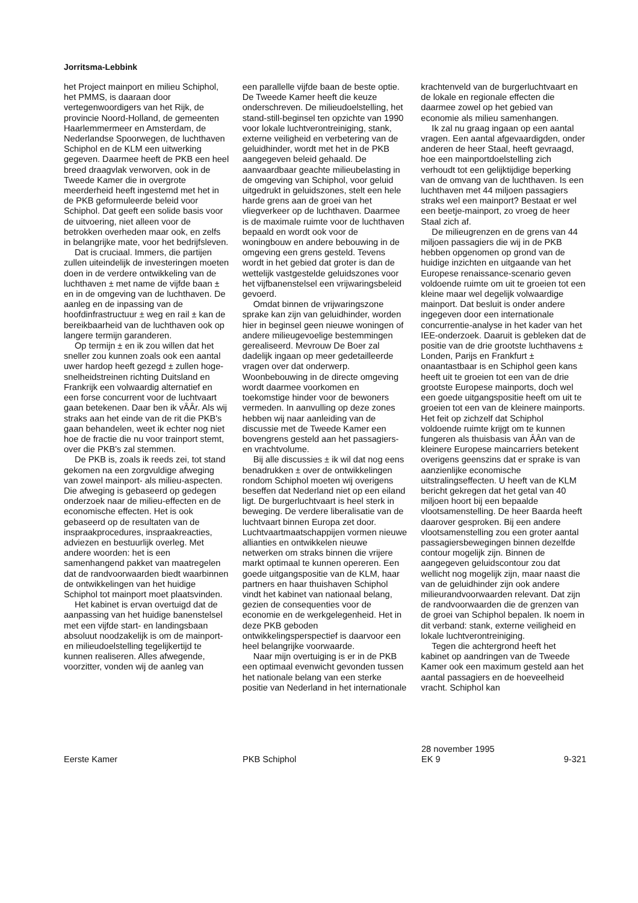Jorritsma-Lebbink
het Project mainport en milieu Schiphol, het PMMS, is daaraan door vertegenwoordigers van het Rijk, de provincie Noord-Holland, de gemeenten Haarlemmermeer en Amsterdam, de Nederlandse Spoorwegen, de luchthaven Schiphol en de KLM een uitwerking gegeven. Daarmee heeft de PKB een heel breed draagvlak verworven, ook in de Tweede Kamer die in overgrote meerderheid heeft ingestemd met het in de PKB geformuleerde beleid voor Schiphol. Dat geeft een solide basis voor de uitvoering, niet alleen voor de betrokken overheden maar ook, en zelfs in belangrijke mate, voor het bedrijfsleven.
Dat is cruciaal. Immers, die partijen zullen uiteindelijk de investeringen moeten doen in de verdere ontwikkeling van de luchthaven ± met name de vijfde baan ± en in de omgeving van de luchthaven. De aanleg en de inpassing van de hoofdinfrastructuur ± weg en rail ± kan de bereikbaarheid van de luchthaven ook op langere termijn garanderen.
Op termijn ± en ik zou willen dat het sneller zou kunnen zoals ook een aantal uwer hardop heeft gezegd ± zullen hoge-snelheidstreinen richting Duitsland en Frankrijk een volwaardig alternatief en een forse concurrent voor de luchtvaart gaan betekenen. Daar ben ik vÂÂr. Als wij straks aan het einde van de rit die PKB's gaan behandelen, weet ik echter nog niet hoe de fractie die nu voor trainport stemt, over die PKB's zal stemmen.
De PKB is, zoals ik reeds zei, tot stand gekomen na een zorgvuldige afweging van zowel mainport- als milieu-aspecten. Die afweging is gebaseerd op gedegen onderzoek naar de milieu-effecten en de economische effecten. Het is ook gebaseerd op de resultaten van de inspraakprocedures, inspraakreacties, adviezen en bestuurlijk overleg. Met andere woorden: het is een samenhangend pakket van maatregelen dat de randvoorwaarden biedt waarbinnen de ontwikkelingen van het huidige Schiphol tot mainport moet plaatsvinden.
Het kabinet is ervan overtuigd dat de aanpassing van het huidige banenstelsel met een vijfde start- en landingsbaan absoluut noodzakelijk is om de mainport- en milieudoelstelling tegelijkertijd te kunnen realiseren. Alles afwegende, voorzitter, vonden wij de aanleg van
een parallelle vijfde baan de beste optie. De Tweede Kamer heeft die keuze onderschreven. De milieudoelstelling, het stand-still-beginsel ten opzichte van 1990 voor lokale luchtverontreiniging, stank, externe veiligheid en verbetering van de geluidhinder, wordt met het in de PKB aangegeven beleid gehaald. De aanvaardbaar geachte milieubelasting in de omgeving van Schiphol, voor geluid uitgedrukt in geluidszones, stelt een hele harde grens aan de groei van het vliegverkeer op de luchthaven. Daarmee is de maximale ruimte voor de luchthaven bepaald en wordt ook voor de woningbouw en andere bebouwing in de omgeving een grens gesteld. Tevens wordt in het gebied dat groter is dan de wettelijk vastgestelde geluidszones voor het vijfbanenstelsel een vrijwaringsbeleid gevoerd.
Omdat binnen de vrijwaringszone sprake kan zijn van geluidhinder, worden hier in beginsel geen nieuwe woningen of andere milieugevoelige bestemmingen gerealiseerd. Mevrouw De Boer zal dadelijk ingaan op meer gedetailleerde vragen over dat onderwerp. Woonbebouwing in de directe omgeving wordt daarmee voorkomen en toekomstige hinder voor de bewoners vermeden. In aanvulling op deze zones hebben wij naar aanleiding van de discussie met de Tweede Kamer een bovengrens gesteld aan het passagiers- en vrachtvolume.
Bij alle discussies ± ik wil dat nog eens benadrukken ± over de ontwikkelingen rondom Schiphol moeten wij overigens beseffen dat Nederland niet op een eiland ligt. De burgerluchtvaart is heel sterk in beweging. De verdere liberalisatie van de luchtvaart binnen Europa zet door. Luchtvaartmaatschappijen vormen nieuwe allianties en ontwikkelen nieuwe netwerken om straks binnen die vrijere markt optimaal te kunnen opereren. Een goede uitgangspositie van de KLM, haar partners en haar thuishaven Schiphol vindt het kabinet van nationaal belang, gezien de consequenties voor de economie en de werkgelegenheid. Het in deze PKB geboden ontwikkelingsperspectief is daarvoor een heel belangrijke voorwaarde.
Naar mijn overtuiging is er in de PKB een optimaal evenwicht gevonden tussen het nationale belang van een sterke positie van Nederland in het internationale
krachtenveld van de burgerluchtvaart en de lokale en regionale effecten die daarmee zowel op het gebied van economie als milieu samenhangen.
Ik zal nu graag ingaan op een aantal vragen. Een aantal afgevaardigden, onder anderen de heer Staal, heeft gevraagd, hoe een mainportdoelstelling zich verhoudt tot een gelijktijdige beperking van de omvang van de luchthaven. Is een luchthaven met 44 miljoen passagiers straks wel een mainport? Bestaat er wel een beetje-mainport, zo vroeg de heer Staal zich af.
De milieugrenzen en de grens van 44 miljoen passagiers die wij in de PKB hebben opgenomen op grond van de huidige inzichten en uitgaande van het Europese renaissance-scenario geven voldoende ruimte om uit te groeien tot een kleine maar wel degelijk volwaardige mainport. Dat besluit is onder andere ingegeven door een internationale concurrentie-analyse in het kader van het IEE-onderzoek. Daaruit is gebleken dat de positie van de drie grootste luchthavens ± Londen, Parijs en Frankfurt ± onaantastbaar is en Schiphol geen kans heeft uit te groeien tot een van de drie grootste Europese mainports, doch wel een goede uitgangspositie heeft om uit te groeien tot een van de kleinere mainports. Het feit op zichzelf dat Schiphol voldoende ruimte krijgt om te kunnen fungeren als thuisbasis van ÂÂn van de kleinere Europese maincarriers betekent overigens geenszins dat er sprake is van aanzienlijke economische uitstralingseffecten. U heeft van de KLM bericht gekregen dat het getal van 40 miljoen hoort bij een bepaalde vlootsamenstelling. De heer Baarda heeft daarover gesproken. Bij een andere vlootsamenstelling zou een groter aantal passagiersbewegingen binnen dezelfde contour mogelijk zijn. Binnen de aangegeven geluidscontour zou dat wellicht nog mogelijk zijn, maar naast die van de geluidhinder zijn ook andere milieurandvoorwaarden relevant. Dat zijn de randvoorwaarden die de grenzen van de groei van Schiphol bepalen. Ik noem in dit verband: stank, externe veiligheid en lokale luchtverontreiniging.
Tegen die achtergrond heeft het kabinet op aandringen van de Tweede Kamer ook een maximum gesteld aan het aantal passagiers en de hoeveelheid vracht. Schiphol kan
Eerste Kamer
PKB Schiphol 28 november 1995
EK 9
9-321